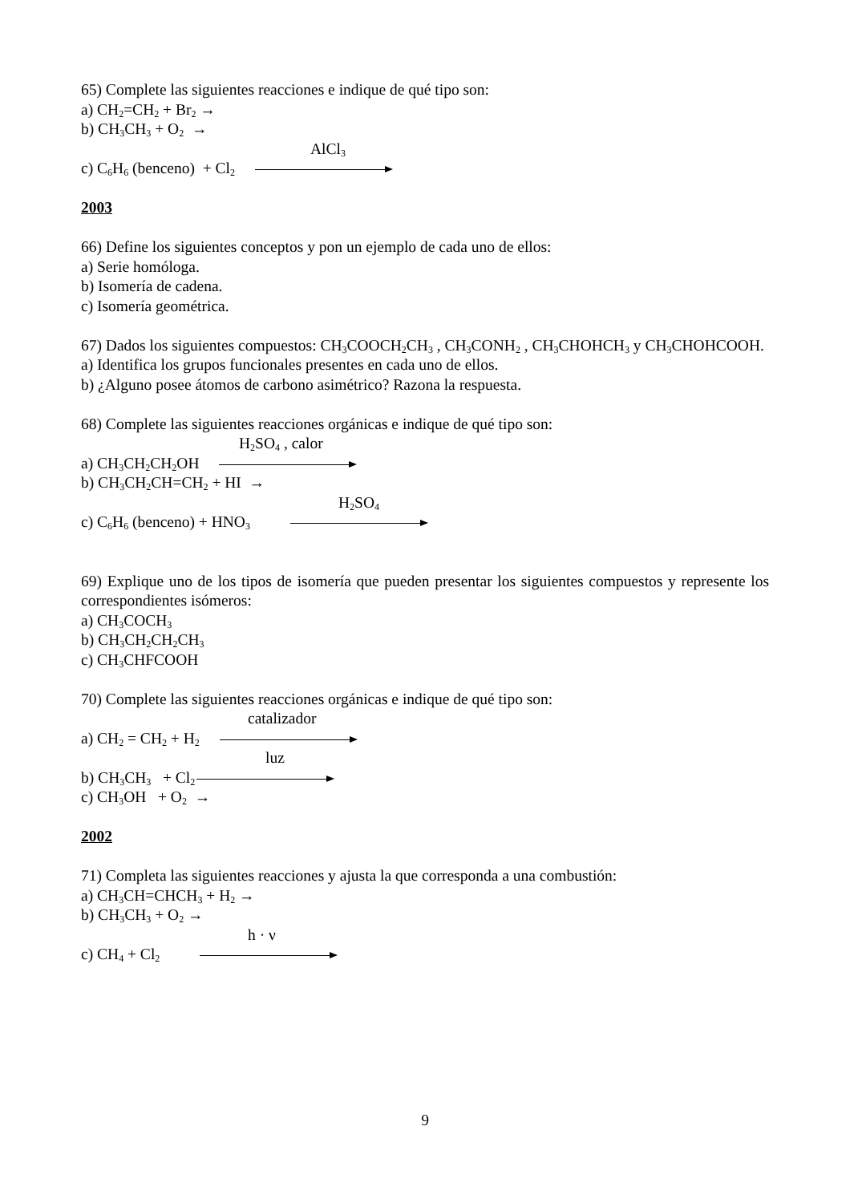65) Complete las siguientes reacciones e indique de qué tipo son:
a) CH<sub>2</sub>=CH<sub>2</sub> + Br<sub>2</sub> →
b) CH<sub>3</sub>CH<sub>3</sub> + O<sub>2</sub> →
AlCl<sub>3</sub>
c) C<sub>6</sub>H<sub>6</sub> (benceno) + Cl<sub>2</sub>
2003
66) Define los siguientes conceptos y pon un ejemplo de cada uno de ellos:
a) Serie homóloga.
b) Isomería de cadena.
c) Isomería geométrica.
67) Dados los siguientes compuestos: CH<sub>3</sub>COOCH<sub>2</sub>CH<sub>3</sub> , CH<sub>3</sub>CONH<sub>2</sub> , CH<sub>3</sub>CHOHCH<sub>3</sub> y CH<sub>3</sub>CHOHCOOH.
a) Identifica los grupos funcionales presentes en cada uno de ellos.
b) ¿Alguno posee átomos de carbono asimétrico? Razona la respuesta.
68) Complete las siguientes reacciones orgánicas e indique de qué tipo son:
H<sub>2</sub>SO<sub>4</sub> , calor
a) CH<sub>3</sub>CH<sub>2</sub>CH<sub>2</sub>OH
b) CH<sub>3</sub>CH<sub>2</sub>CH=CH<sub>2</sub> + HI →
H<sub>2</sub>SO<sub>4</sub>
c) C<sub>6</sub>H<sub>6</sub> (benceno) + HNO<sub>3</sub>
69) Explique uno de los tipos de isomería que pueden presentar los siguientes compuestos y represente los correspondientes isómeros:
a) CH<sub>3</sub>COCH<sub>3</sub>
b) CH<sub>3</sub>CH<sub>2</sub>CH<sub>2</sub>CH<sub>3</sub>
c) CH<sub>3</sub>CHFCOOH
70) Complete las siguientes reacciones orgánicas e indique de qué tipo son:
catalizador
a) CH<sub>2</sub> = CH<sub>2</sub> + H<sub>2</sub>
luz
b) CH<sub>3</sub>CH<sub>3</sub> + Cl<sub>2</sub>
c) CH<sub>3</sub>OH + O<sub>2</sub> →
2002
71) Completa las siguientes reacciones y ajusta la que corresponda a una combustión:
a) CH<sub>3</sub>CH=CHCH<sub>3</sub> + H<sub>2</sub> →
b) CH<sub>3</sub>CH<sub>3</sub> + O<sub>2</sub> →
h · ν
c) CH<sub>4</sub> + Cl<sub>2</sub>
9